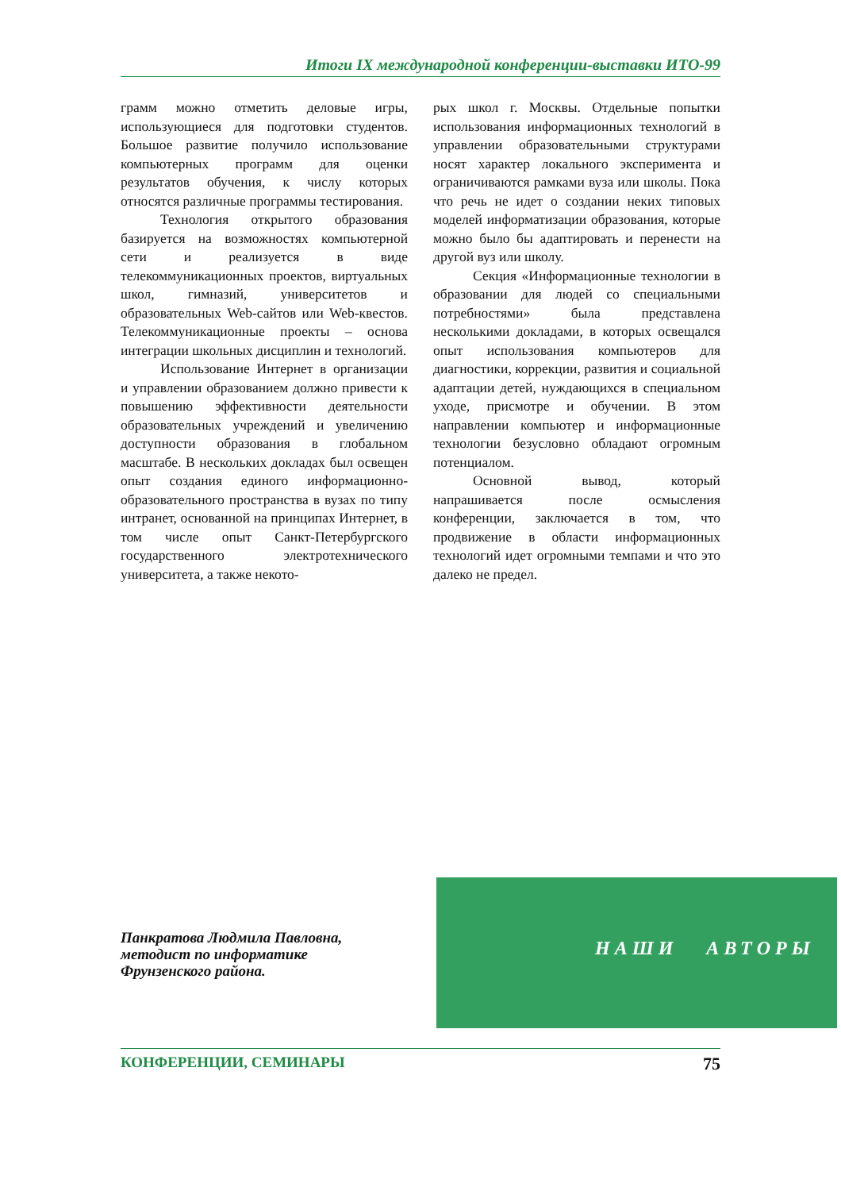Итоги IX международной конференции-выставки ИТО-99
грамм можно отметить деловые игры, использующиеся для подготовки студентов. Большое развитие получило использование компьютерных программ для оценки результатов обучения, к числу которых относятся различные программы тестирования.
Технология открытого образования базируется на возможностях компьютерной сети и реализуется в виде телекоммуникационных проектов, виртуальных школ, гимназий, университетов и образовательных Web-сайтов или Web-квестов. Телекоммуникационные проекты – основа интеграции школьных дисциплин и технологий.
Использование Интернет в организации и управлении образованием должно привести к повышению эффективности деятельности образовательных учреждений и увеличению доступности образования в глобальном масштабе. В нескольких докладах был освещен опыт создания единого информационно-образовательного пространства в вузах по типу интранет, основанной на принципах Интернет, в том числе опыт Санкт-Петербургского государственного электротехнического университета, а также некото-
рых школ г. Москвы. Отдельные попытки использования информационных технологий в управлении образовательными структурами носят характер локального эксперимента и ограничиваются рамками вуза или школы. Пока что речь не идет о создании неких типовых моделей информатизации образования, которые можно было бы адаптировать и перенести на другой вуз или школу.
Секция «Информационные технологии в образовании для людей со специальными потребностями» была представлена несколькими докладами, в которых освещался опыт использования компьютеров для диагностики, коррекции, развития и социальной адаптации детей, нуждающихся в специальном уходе, присмотре и обучении. В этом направлении компьютер и информационные технологии безусловно обладают огромным потенциалом.
Основной вывод, который напрашивается после осмысления конференции, заключается в том, что продвижение в области информационных технологий идет огромными темпами и что это далеко не предел.
Панкратова Людмила Павловна,
методист по информатике
Фрунзенского района.
НАШИ АВТОРЫ
КОНФЕРЕНЦИИ, СЕМИНАРЫ 75